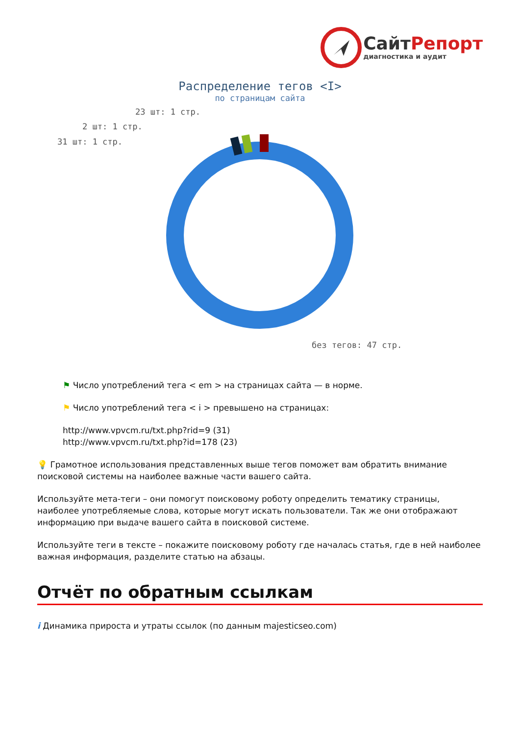СайтРепорт
диагностика и аудит
Распределение тегов <I>
по страницам сайта
23 шт: 1 стр.
2 шт: 1 стр.
31 шт: 1 стр.
без тегов: 47 стр.
⚑ Число употреблений тега < em > на страницах сайта — в норме.
⚑ Число употреблений тега < i > превышено на страницах:
http://www.vpvcm.ru/txt.php?rid=9 (31)
http://www.vpvcm.ru/txt.php?id=178 (23)
💡 Грамотное использования представленных выше тегов поможет вам обратить внимание поисковой системы на наиболее важные части вашего сайта.
Используйте мета-теги – они помогут поисковому роботу определить тематику страницы, наиболее употребляемые слова, которые могут искать пользователи. Так же они отображают информацию при выдаче вашего сайта в поисковой системе.
Используйте теги в тексте – покажите поисковому роботу где началась статья, где в ней наиболее важная информация, разделите статью на абзацы.
Отчёт по обратным ссылкам
i Динамика прироста и утраты ссылок (по данным majesticseo.com)